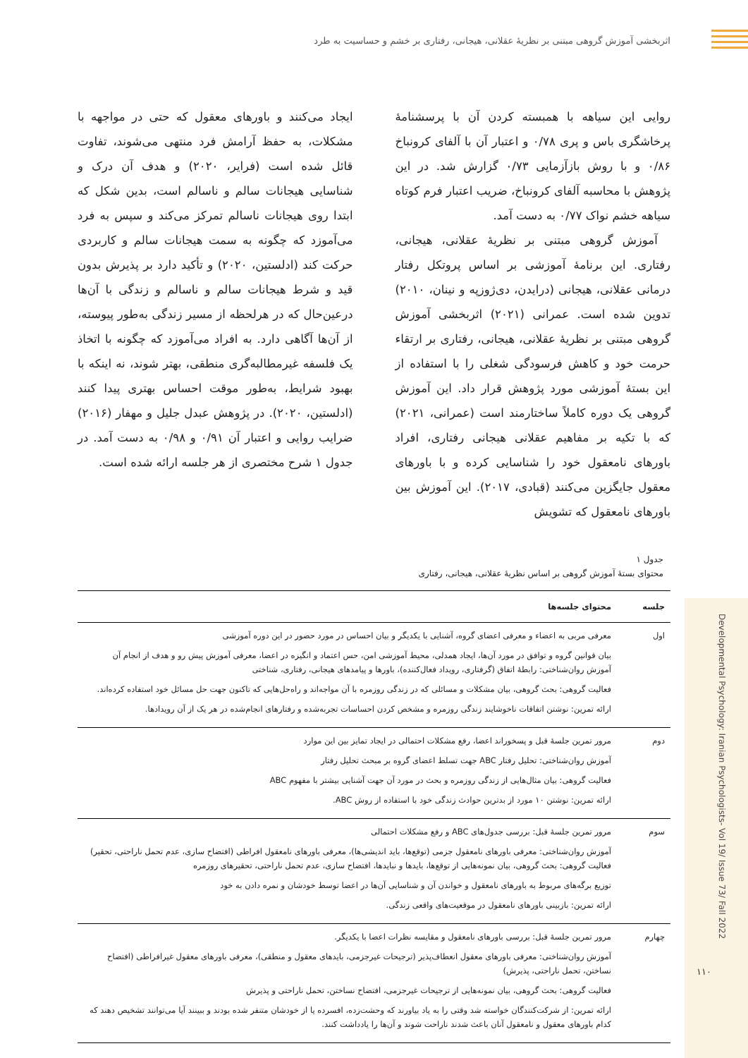اثربخشی آموزش گروهی مبتنی بر نظریۀ عقلانی، هیجانی، رفتاری بر خشم و حساسیت به طرد
روایی این سیاهه با همبسته کردن آن با پرسشنامۀ پرخاشگری باس و پری ۰/۷۸ و اعتبار آن با آلفای کرونباخ ۰/۸۶ و با روش بازآزمایی ۰/۷۳ گزارش شد. در این پژوهش با محاسبه آلفای کرونباخ، ضریب اعتبار فرم کوتاه سیاهه خشم نواک ۰/۷۷ به دست آمد.
آموزش گروهی مبتنی بر نظریۀ عقلانی، هیجانی، رفتاری. این برنامۀ آموزشی بر اساس پروتکل رفتار درمانی عقلانی، هیجانی (درایدن، دی‌ژوزپه و نینان، ۲۰۱۰) تدوین شده است. عمرانی (۲۰۲۱) اثربخشی آموزش گروهی مبتنی بر نظریۀ عقلانی، هیجانی، رفتاری بر ارتقاء حرمت خود و کاهش فرسودگی شغلی را با استفاده از این بستۀ آموزشی مورد پژوهش قرار داد. این آموزش گروهی یک دوره کاملاً ساختارمند است (عمرانی، ۲۰۲۱) که با تکیه بر مفاهیم عقلانی هیجانی رفتاری، افراد باورهای نامعقول خود را شناسایی کرده و با باورهای معقول جایگزین می‌کنند (قبادی، ۲۰۱۷). این آموزش بین باورهای نامعقول که تشویش
ایجاد می‌کنند و باورهای معقول که حتی در مواجهه با مشکلات، به حفظ آرامش فرد منتهی می‌شوند، تفاوت قائل شده است (فرایر، ۲۰۲۰) و هدف آن درک و شناسایی هیجانات سالم و ناسالم است، بدین شکل که ابتدا روی هیجانات ناسالم تمرکز می‌کند و سپس به فرد می‌آموزد که چگونه به سمت هیجانات سالم و کاربردی حرکت کند (ادلستین، ۲۰۲۰) و تأکید دارد بر پذیرش بدون قید و شرط هیجانات سالم و ناسالم و زندگی با آن‌ها درعین‌حال که در هرلحظه از مسیر زندگی به‌طور پیوسته، از آن‌ها آگاهی دارد. به افراد می‌آموزد که چگونه با اتخاذ یک فلسفه غیرمطالبه‌گری منطقی، بهتر شوند، نه اینکه با بهبود شرایط، به‌طور موقت احساس بهتری پیدا کنند (ادلستین، ۲۰۲۰). در پژوهش عبدل جلیل و مهفار (۲۰۱۶) ضرایب روایی و اعتبار آن ۰/۹۱ و ۰/۹۸ به دست آمد. در جدول ۱ شرح مختصری از هر جلسه ارائه شده است.
جدول ۱
محتوای بستۀ آموزش گروهی بر اساس نظریۀ عقلانی، هیجانی، رفتاری
| جلسه | محتوای جلسه‌ها |
| --- | --- |
| اول | معرفی مربی به اعضاء و معرفی اعضای گروه، آشنایی با یکدیگر و بیان احساس در مورد حضور در این دوره آموزشی بیان قوانین گروه و توافق در مورد آن‌ها، ایجاد همدلی، محیط آموزشی امن، حس اعتماد و انگیزه در اعضا، معرفی آموزش پیش رو و هدف از انجام آن آموزش روان‌شناختی: رابطۀ اتفاق (گرفتاری، رویداد فعال‌کننده)، باورها و پیامدهای هیجانی، رفتاری، شناختی فعالیت گروهی: بحث گروهی، بیان مشکلات و مسائلی که در زندگی روزمره با آن مواجه‌اند و راه‌حل‌هایی که تاکنون جهت حل مسائل خود استفاده کرده‌اند. ارائه تمرین: نوشتن اتفاقات ناخوشایند زندگی روزمره و مشخص کردن احساسات تجربه‌شده و رفتارهای انجام‌شده در هر یک از آن رویدادها. |
| دوم | مرور تمرین جلسۀ قبل و پسخوراند اعضا، رفع مشکلات احتمالی در ایجاد تمایز بین این موارد آموزش روان‌شناختی: تحلیل رفتار ABC جهت تسلط اعضای گروه بر مبحث تحلیل رفتار فعالیت گروهی: بیان مثال‌هایی از زندگی روزمره و بحث در مورد آن جهت آشنایی بیشتر با مفهوم ABC ارائه تمرین: نوشتن ۱۰ مورد از بدترین حوادث زندگی خود با استفاده از روش ABC. |
| سوم | مرور تمرین جلسۀ قبل: بررسی جدول‌های ABC و رفع مشکلات احتمالی آموزش روان‌شناختی: معرفی باورهای نامعقول جزمی (توقع‌ها، باید اندیشی‌ها)، معرفی باورهای نامعقول افراطی (افتضاح سازی، عدم تحمل ناراحتی، تحقیر) فعالیت گروهی: بحث گروهی، بیان نمونه‌هایی از توقع‌ها، بایدها و نبایدها، افتضاح سازی، عدم تحمل ناراحتی، تحقیرهای روزمره توزیع برگه‌های مربوط به باورهای نامعقول و خواندن آن و شناسایی آن‌ها در اعضا توسط خودشان و نمره دادن به خود ارائه تمرین: بازبینی باورهای نامعقول در موقعیت‌های واقعی زندگی. |
| چهارم | مرور تمرین جلسۀ قبل: بررسی باورهای نامعقول و مقایسه نظرات اعضا با یکدیگر. آموزش روان‌شناختی: معرفی باورهای معقول انعطاف‌پذیر (ترجیحات غیرجزمی، بایدهای معقول و منطقی)، معرفی باورهای معقول غیرافراطی (افتضاح نساختن، تحمل ناراحتی، پذیرش) فعالیت گروهی: بحث گروهی، بیان نمونه‌هایی از ترجیحات غیرجزمی، افتضاح نساختن، تحمل ناراحتی و پذیرش ارائه تمرین: از شرکت‌کنندگان خواسته شد وقتی را به یاد بیاورند که وحشت‌زده، افسرده یا از خودشان متنفر شده بودند و ببینند آیا می‌توانند تشخیص دهند که کدام باورهای معقول و نامعقول آنان باعث شدند ناراحت شوند و آن‌ها را یادداشت کنند. |
Developmental Psychology: Iranian Psychologists- Vol 19/ Issue 73/ Fall 2022
۱۱۰